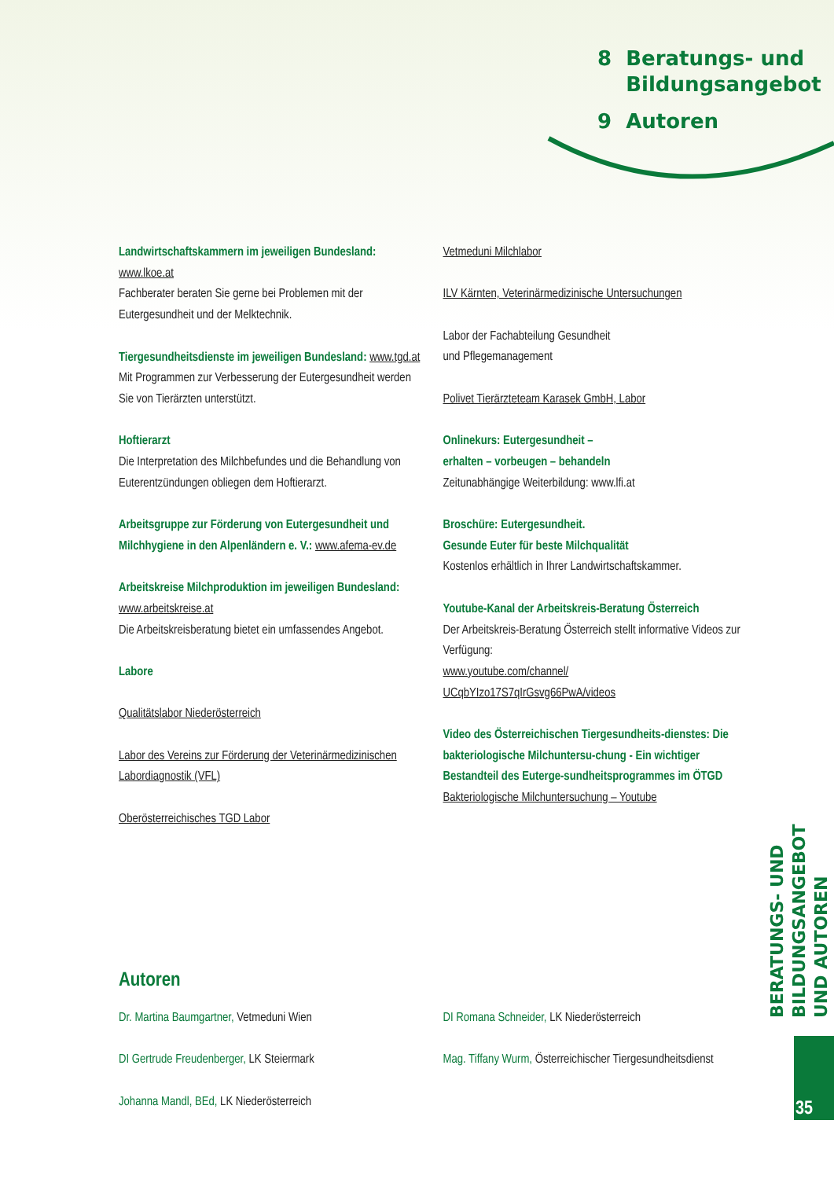8 Beratungs- und
Bildungsangebot
9 Autoren
Landwirtschaftskammern im jeweiligen Bundesland: www.lkoe.at
Fachberater beraten Sie gerne bei Problemen mit der Eutergesundheit und der Melktechnik.
Tiergesundheitsdienste im jeweiligen Bundesland: www.tgd.at
Mit Programmen zur Verbesserung der Eutergesundheit werden Sie von Tierärzten unterstützt.
Hoftierarzt
Die Interpretation des Milchbefundes und die Behandlung von Euterentzündungen obliegen dem Hoftierarzt.
Arbeitsgruppe zur Förderung von Eutergesundheit und Milchhygiene in den Alpenländern e. V.: www.afema-ev.de
Arbeitskreise Milchproduktion im jeweiligen Bundesland: www.arbeitskreise.at
Die Arbeitskreisberatung bietet ein umfassendes Angebot.
Labore
Qualitätslabor Niederösterreich
Labor des Vereins zur Förderung der Veterinärmedizinischen Labordiagnostik (VFL)
Oberösterreichisches TGD Labor
Vetmeduni Milchlabor
ILV Kärnten, Veterinärmedizinische Untersuchungen
Labor der Fachabteilung Gesundheit
und Pflegemanagement
Polivet Tierärzteteam Karasek GmbH, Labor
Onlinekurs: Eutergesundheit –
erhalten – vorbeugen – behandeln
Zeitunabhängige Weiterbildung: www.lfi.at
Broschüre: Eutergesundheit.
Gesunde Euter für beste Milchqualität
Kostenlos erhältlich in Ihrer Landwirtschaftskammer.
Youtube-Kanal der Arbeitskreis-Beratung Österreich
Der Arbeitskreis-Beratung Österreich stellt informative Videos zur Verfügung:
www.youtube.com/channel/
UCqbYIzo17S7qIrGsvg66PwA/videos
Video des Österreichischen Tiergesundheits-dienstes: Die bakteriologische Milchuntersu-chung - Ein wichtiger Bestandteil des Euterge-sundheitsprogrammes im ÖTGD
Bakteriologische Milchuntersuchung – Youtube
Autoren
Dr. Martina Baumgartner, Vetmeduni Wien
DI Gertrude Freudenberger, LK Steiermark
Johanna Mandl, BEd, LK Niederösterreich
DI Romana Schneider, LK Niederösterreich
Mag. Tiffany Wurm, Österreichischer Tiergesundheitsdienst
BERATUNGS- UND BILDUNGSANGEBOT
UND AUTOREN
35